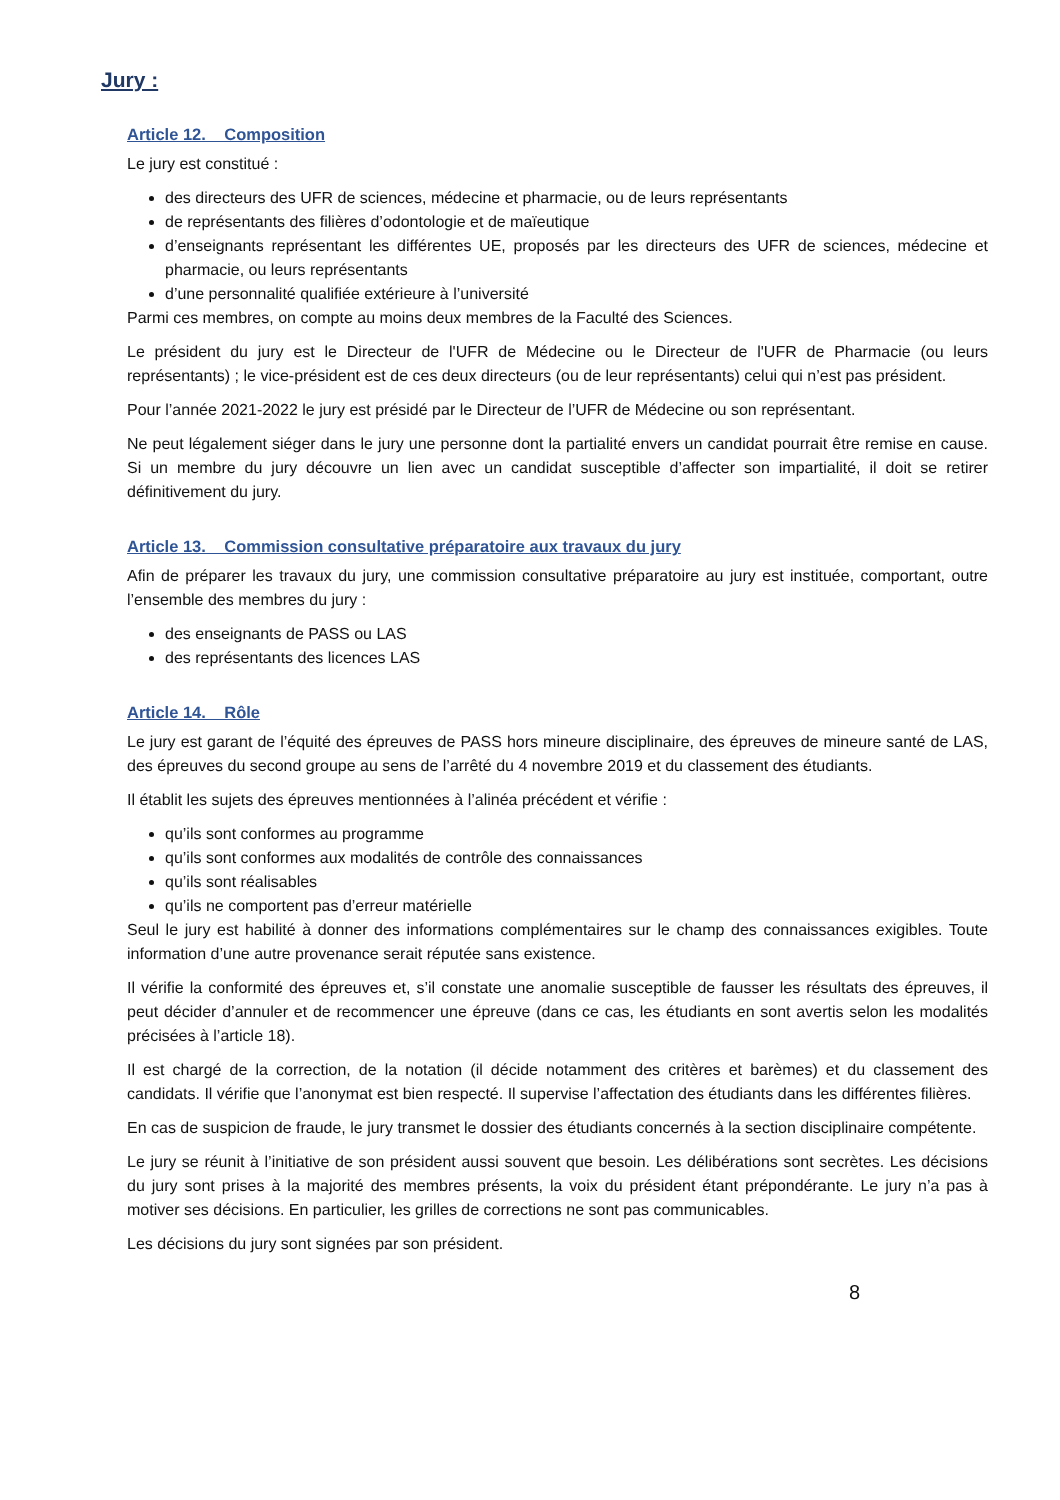Jury :
Article 12. Composition
Le jury est constitué :
des directeurs des UFR de sciences, médecine et pharmacie, ou de leurs représentants
de représentants des filières d’odontologie et de maïeutique
d’enseignants représentant les différentes UE, proposés par les directeurs des UFR de sciences, médecine et pharmacie, ou leurs représentants
d’une personnalité qualifiée extérieure à l’université
Parmi ces membres, on compte au moins deux membres de la Faculté des Sciences.
Le président du jury est le Directeur de l'UFR de Médecine ou le Directeur de l'UFR de Pharmacie (ou leurs représentants) ; le vice-président est de ces deux directeurs (ou de leur représentants) celui qui n’est pas président.
Pour l’année 2021-2022 le jury est présidé par le Directeur de l’UFR de Médecine ou son représentant.
Ne peut légalement siéger dans le jury une personne dont la partialité envers un candidat pourrait être remise en cause. Si un membre du jury découvre un lien avec un candidat susceptible d’affecter son impartialité, il doit se retirer définitivement du jury.
Article 13. Commission consultative préparatoire aux travaux du jury
Afin de préparer les travaux du jury, une commission consultative préparatoire au jury est instituée, comportant, outre l’ensemble des membres du jury :
des enseignants de PASS ou LAS
des représentants des licences LAS
Article 14. Rôle
Le jury est garant de l’équité des épreuves de PASS hors mineure disciplinaire, des épreuves de mineure santé de LAS, des épreuves du second groupe au sens de l’arrêté du 4 novembre 2019 et du classement des étudiants.
Il établit les sujets des épreuves mentionnées à l’alinéa précédent et vérifie :
qu’ils sont conformes au programme
qu’ils sont conformes aux modalités de contrôle des connaissances
qu’ils sont réalisables
qu’ils ne comportent pas d’erreur matérielle
Seul le jury est habilité à donner des informations complémentaires sur le champ des connaissances exigibles. Toute information d’une autre provenance serait réputée sans existence.
Il vérifie la conformité des épreuves et, s’il constate une anomalie susceptible de fausser les résultats des épreuves, il peut décider d’annuler et de recommencer une épreuve (dans ce cas, les étudiants en sont avertis selon les modalités précisées à l’article 18).
Il est chargé de la correction, de la notation (il décide notamment des critères et barèmes) et du classement des candidats. Il vérifie que l’anonymat est bien respecté. Il supervise l’affectation des étudiants dans les différentes filières.
En cas de suspicion de fraude, le jury transmet le dossier des étudiants concernés à la section disciplinaire compétente.
Le jury se réunit à l’initiative de son président aussi souvent que besoin. Les délibérations sont secrètes. Les décisions du jury sont prises à la majorité des membres présents, la voix du président étant prépondérante. Le jury n’a pas à motiver ses décisions. En particulier, les grilles de corrections ne sont pas communicables.
Les décisions du jury sont signées par son président.
8